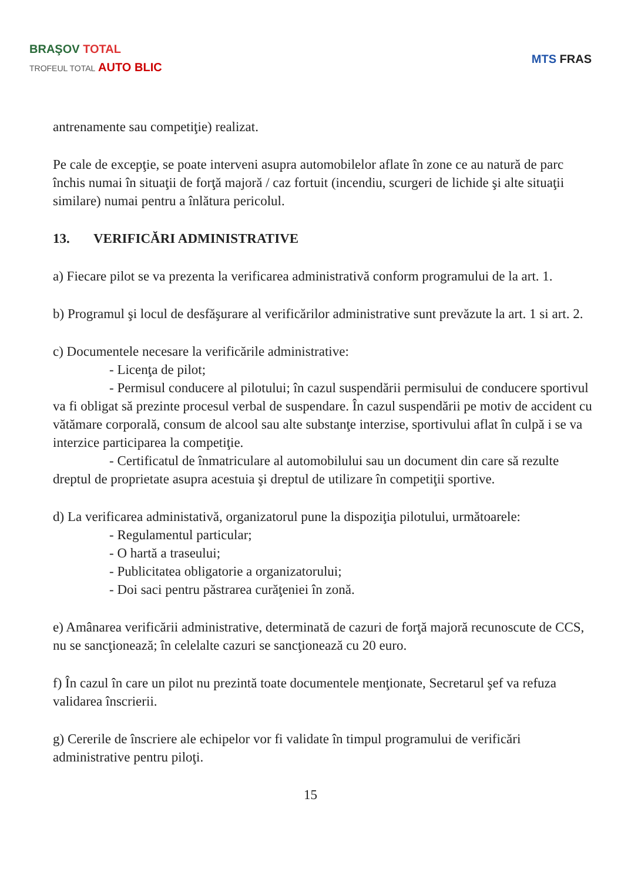BRAŞOV TOTAL
TROFEUL TOTAL AUTO BLIC
MTS FRAS
antrenamente sau competiţie) realizat.
Pe cale de excepţie, se poate interveni asupra automobilelor aflate în zone ce au natură de parc închis numai în situaţii de forţă majoră / caz fortuit (incendiu, scurgeri de lichide şi alte situaţii similare) numai pentru a înlătura pericolul.
13. VERIFICĂRI ADMINISTRATIVE
a) Fiecare pilot se va prezenta la verificarea administrativă conform programului de la art. 1.
b) Programul şi locul de desfăşurare al verificărilor administrative sunt prevăzute la art. 1 si art. 2.
c) Documentele necesare la verificările administrative:
- Licenţa de pilot;
- Permisul conducere al pilotului; în cazul suspendării permisului de conducere sportivul va fi obligat să prezinte procesul verbal de suspendare. În cazul suspendării pe motiv de accident cu vătămare corporală, consum de alcool sau alte substanţe interzise, sportivului aflat în culpă i se va interzice participarea la competiţie.
- Certificatul de înmatriculare al automobilului sau un document din care să rezulte dreptul de proprietate asupra acestuia şi dreptul de utilizare în competiţii sportive.
d) La verificarea administativă, organizatorul pune la dispoziţia pilotului, următoarele:
- Regulamentul particular;
- O hartă a traseului;
- Publicitatea obligatorie a organizatorului;
- Doi saci pentru păstrarea curăţeniei în zonă.
e) Amânarea verificării administrative, determinată de cazuri de forţă majoră recunoscute de CCS, nu se sancţionează; în celelalte cazuri se sancţionează cu 20 euro.
f) În cazul în care un pilot nu prezintă toate documentele menţionate, Secretarul şef va refuza validarea înscrierii.
g) Cererile de înscriere ale echipelor vor fi validate în timpul programului de verificări administrative pentru piloţi.
15